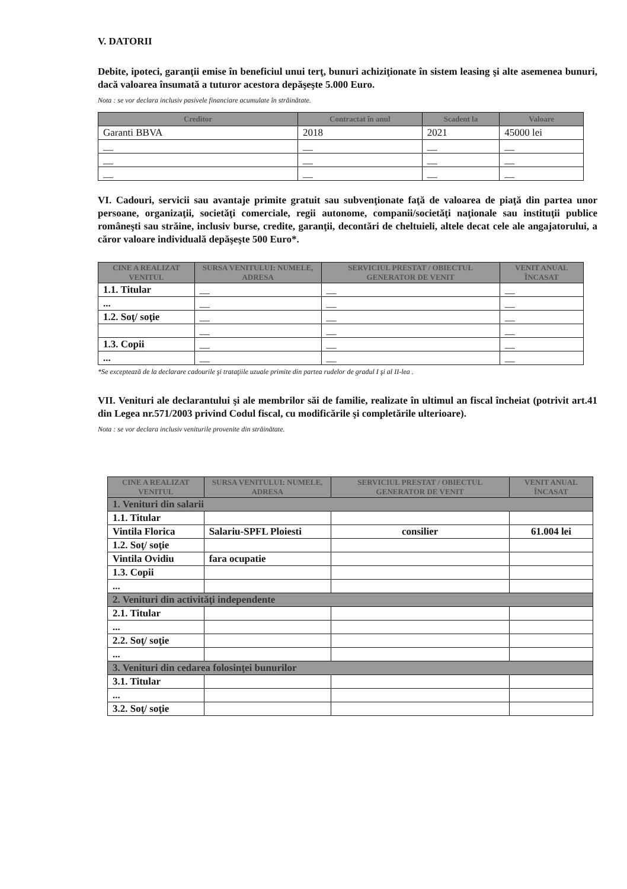V. DATORII
Debite, ipoteci, garanţii emise în beneficiul unui terţ, bunuri achiziţionate în sistem leasing şi alte asemenea bunuri, dacă valoarea însumată a tuturor acestora depăşeşte 5.000 Euro.
Nota : se vor declara inclusiv pasivele financiare acumulate în străinătate.
| Creditor | Contractat în anul | Scadent la | Valoare |
| --- | --- | --- | --- |
| Garanti BBVA | 2018 | 2021 | 45000 lei |
| __ | __ | __ | __ |
| __ | __ | __ | __ |
| __ | __ | __ | __ |
VI. Cadouri, servicii sau avantaje primite gratuit sau subvenţionate faţă de valoarea de piaţă din partea unor persoane, organizaţii, societăţi comerciale, regii autonome, companii/societăţi naţionale sau instituţii publice româneşti sau străine, inclusiv burse, credite, garanţii, decontări de cheltuieli, altele decat cele ale angajatorului, a căror valoare individuală depăşeşte 500 Euro*.
| CINE A REALIZAT VENITUL | SURSA VENITULUI: NUMELE, ADRESA | SERVICIUL PRESTAT / OBIECTUL GENERATOR DE VENIT | VENIT ANUAL ÎNCASAT |
| --- | --- | --- | --- |
| 1.1. Titular | __ | __ | __ |
| ... | __ | __ | __ |
| 1.2. Soţ/ soţie | __ | __ | __ |
| | __ | __ | __ |
| 1.3. Copii | __ | __ | __ |
| ... | __ | __ | __ |
*Se exceptează de la declarare cadourile şi trataţiile uzuale primite din partea rudelor de gradul I şi al II-lea .
VII. Venituri ale declarantului şi ale membrilor săi de familie, realizate în ultimul an fiscal încheiat (potrivit art.41 din Legea nr.571/2003 privind Codul fiscal, cu modificările şi completările ulterioare).
Nota : se vor declara inclusiv veniturile provenite din străinătate.
| CINE A REALIZAT VENITUL | SURSA VENITULUI: NUMELE, ADRESA | SERVICIUL PRESTAT / OBIECTUL GENERATOR DE VENIT | VENIT ANUAL ÎNCASAT |
| --- | --- | --- | --- |
| 1. Venituri din salarii | | | |
| 1.1. Titular | | | |
| Vintila Florica | Salariu-SPFL Ploiesti | consilier | 61.004 lei |
| 1.2. Soţ/ soţie | | | |
| Vintila Ovidiu | fara ocupatie | | |
| 1.3. Copii | | | |
| ... | | | |
| 2. Venituri din activităţi independente | | | |
| 2.1. Titular | | | |
| ... | | | |
| 2.2. Soţ/ soţie | | | |
| ... | | | |
| 3. Venituri din cedarea folosinţei bunurilor | | | |
| 3.1. Titular | | | |
| ... | | | |
| 3.2. Soţ/ soţie | | | |